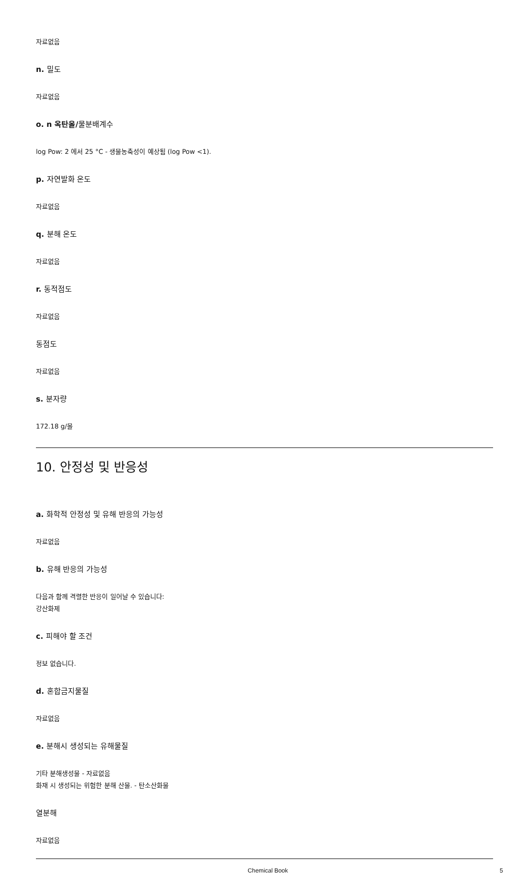자료없음
n. 밀도
자료없음
o. n 옥탄올/물분배계수
log Pow: 2 에서 25 °C - 생물농축성이 예상됨 (log Pow <1).
p. 자연발화 온도
자료없음
q. 분해 온도
자료없음
r. 동적점도
자료없음
동점도
자료없음
s. 분자량
172.18 g/몰
10. 안정성 및 반응성
a. 화학적 안정성 및 유해 반응의 가능성
자료없음
b. 유해 반응의 가능성
다음과 함께 격렬한 반응이 일어날 수 있습니다:
강산화제
c. 피해야 할 조건
정보 없습니다.
d. 혼합금지물질
자료없음
e. 분해시 생성되는 유해물질
기타 분해생성물 - 자료없음
화재 시 생성되는 위험한 분해 산물. - 탄소산화물
열분해
자료없음
Chemical Book 5